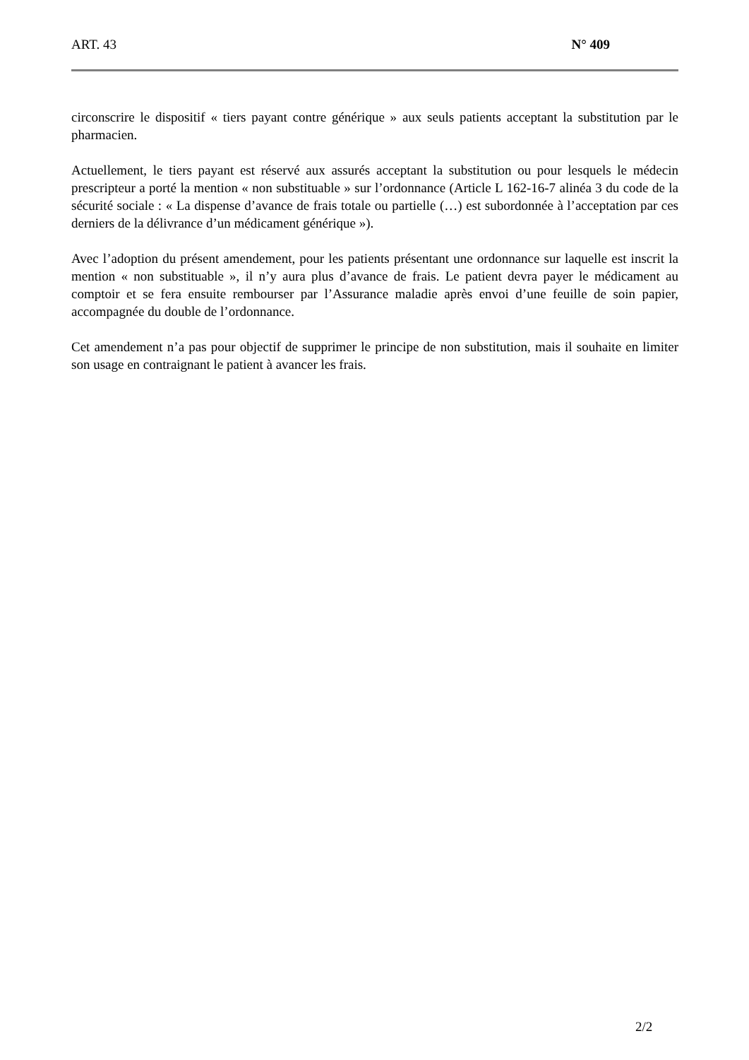ART. 43 N° 409
circonscrire le dispositif « tiers payant contre générique » aux seuls patients acceptant la substitution par le pharmacien.
Actuellement, le tiers payant est réservé aux assurés acceptant la substitution ou pour lesquels le médecin prescripteur a porté la mention « non substituable » sur l’ordonnance (Article L 162-16-7 alinéa 3 du code de la sécurité sociale : « La dispense d’avance de frais totale ou partielle (…) est subordonnée à l’acceptation par ces derniers de la délivrance d’un médicament générique »).
Avec l’adoption du présent amendement, pour les patients présentant une ordonnance sur laquelle est inscrit la mention « non substituable », il n’y aura plus d’avance de frais. Le patient devra payer le médicament au comptoir et se fera ensuite rembourser par l’Assurance maladie après envoi d’une feuille de soin papier, accompagnée du double de l’ordonnance.
Cet amendement n’a pas pour objectif de supprimer le principe de non substitution, mais il souhaite en limiter son usage en contraignant le patient à avancer les frais.
2/2